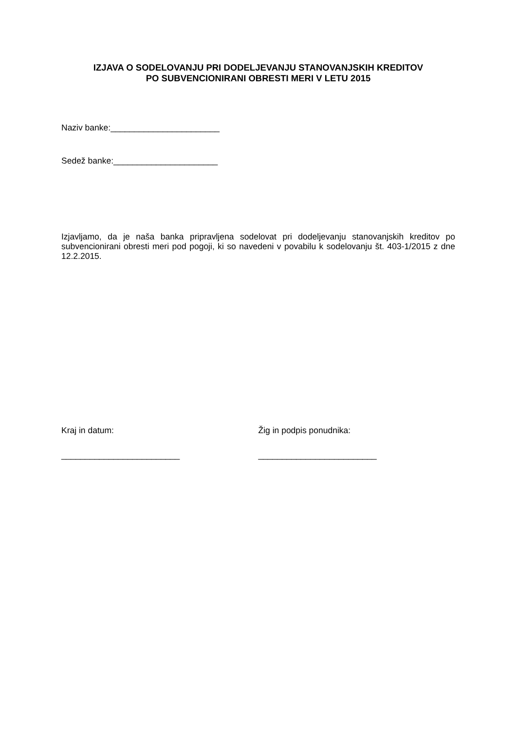IZJAVA O SODELOVANJU PRI DODELJEVANJU STANOVANJSKIH KREDITOV
PO SUBVENCIONIRANI OBRESTI MERI V LETU 2015
Naziv banke:_______________________
Sedež banke:______________________
Izjavljamo, da je naša banka pripravljena sodelovat pri dodeljevanju stanovanjskih kreditov po subvencionirani obresti meri pod pogoji, ki so navedeni v povabilu k sodelovanju št. 403-1/2015 z dne 12.2.2015.
Kraj in datum: Žig in podpis ponudnika:
_________________________ _________________________